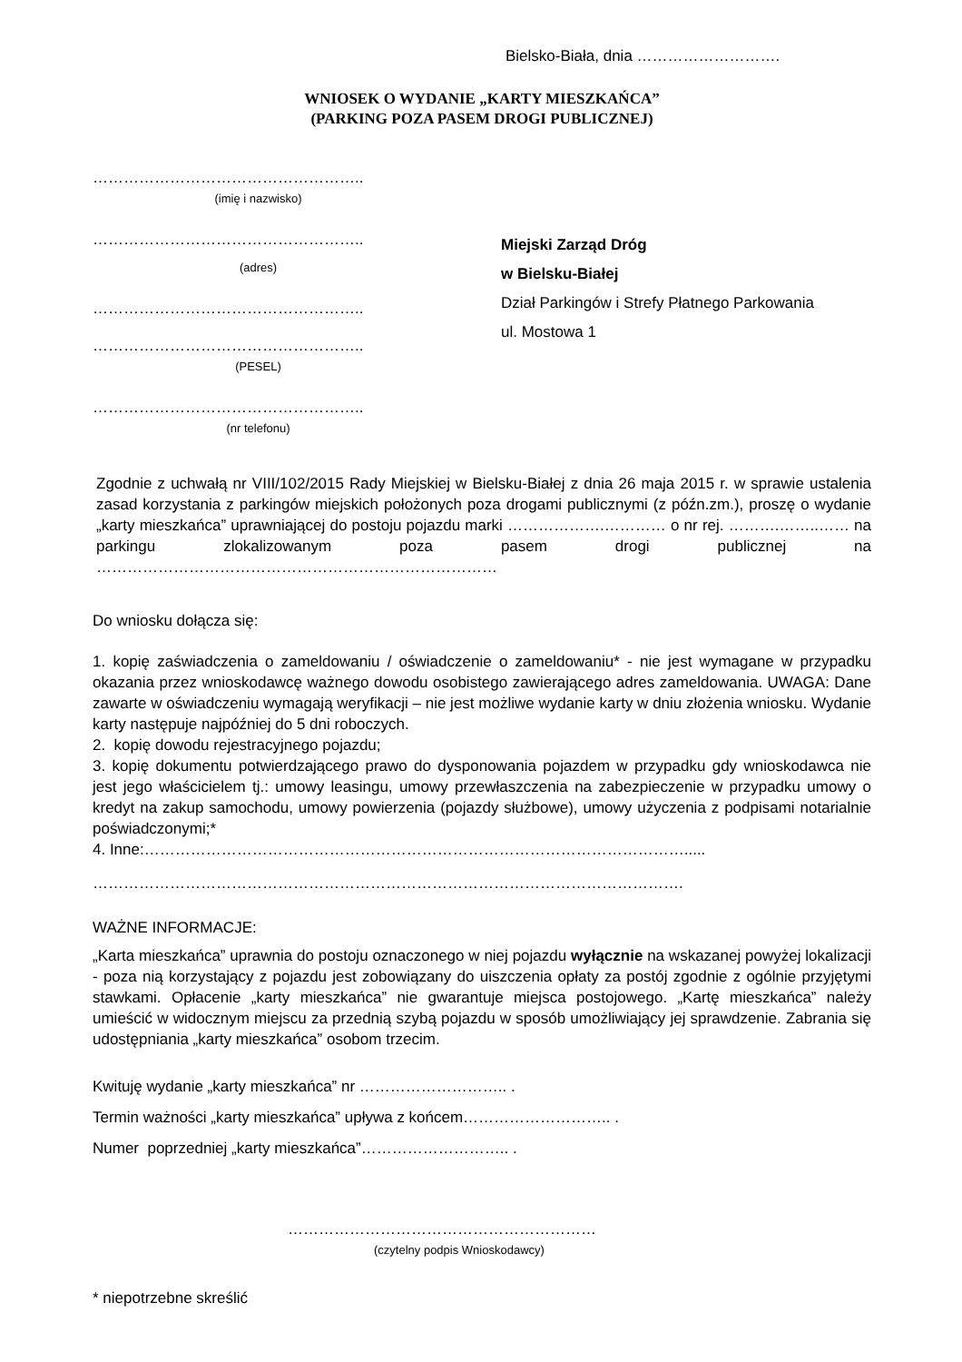Bielsko-Biała, dnia ……………………….
WNIOSEK O WYDANIE „KARTY MIESZKAŃCA”
(PARKING POZA PASEM DROGI PUBLICZNEJ)
……………………………………………..
(imię i nazwisko)
……………………………………………..
(adres)
……………………………………………..
……………………………………………..
(PESEL)
……………………………………………..
(nr telefonu)
Miejski Zarząd Dróg
w Bielsku-Białej
Dział Parkingów i Strefy Płatnego Parkowania
ul. Mostowa 1
Zgodnie z uchwałą nr VIII/102/2015 Rady Miejskiej w Bielsku-Białej z dnia 26 maja 2015 r. w sprawie ustalenia zasad korzystania z parkingów miejskich położonych poza drogami publicznymi (z późn.zm.), proszę o wydanie „karty mieszkańca” uprawniającej do postoju pojazdu marki ……………….………… o nr rej. ……….……..…… na parkingu zlokalizowanym poza pasem drogi publicznej na ……………………………………………………………………
Do wniosku dołącza się:
1. kopię zaświadczenia o zameldowaniu / oświadczenie o zameldowaniu* - nie jest wymagane w przypadku okazania przez wnioskodawcę ważnego dowodu osobistego zawierającego adres zameldowania. UWAGA: Dane zawarte w oświadczeniu wymagają weryfikacji – nie jest możliwe wydanie karty w dniu złożenia wniosku. Wydanie karty następuje najpóźniej do 5 dni roboczych.
2. kopię dowodu rejestracyjnego pojazdu;
3. kopię dokumentu potwierdzającego prawo do dysponowania pojazdem w przypadku gdy wnioskodawca nie jest jego właścicielem tj.: umowy leasingu, umowy przewłaszczenia na zabezpieczenie w przypadku umowy o kredyt na zakup samochodu, umowy powierzenia (pojazdy służbowe), umowy użyczenia z podpisami notarialnie poświadczonymi;*
4. Inne:…………………………………………………………………………………………….....
…………………………………………………………………………………………………….
WAŻNE INFORMACJE:
„Karta mieszkańca” uprawnia do postoju oznaczonego w niej pojazdu wyłącznie na wskazanej powyżej lokalizacji - poza nią korzystający z pojazdu jest zobowiązany do uiszczenia opłaty za postój zgodnie z ogólnie przyjętymi stawkami. Opłacenie „karty mieszkańca” nie gwarantuje miejsca postojowego. „Kartę mieszkańca” należy umieścić w widocznym miejscu za przednią szybą pojazdu w sposób umożliwiający jej sprawdzenie. Zabrania się udostępniania „karty mieszkańca” osobom trzecim.
Kwituję wydanie „karty mieszkańca” nr ……………………….. .
Termin ważności „karty mieszkańca” upływa z końcem……………………….. .
Numer poprzedniej „karty mieszkańca”……………………….. .
……………………………………………………
(czytelny podpis Wnioskodawcy)
* niepotrzebne skreślić